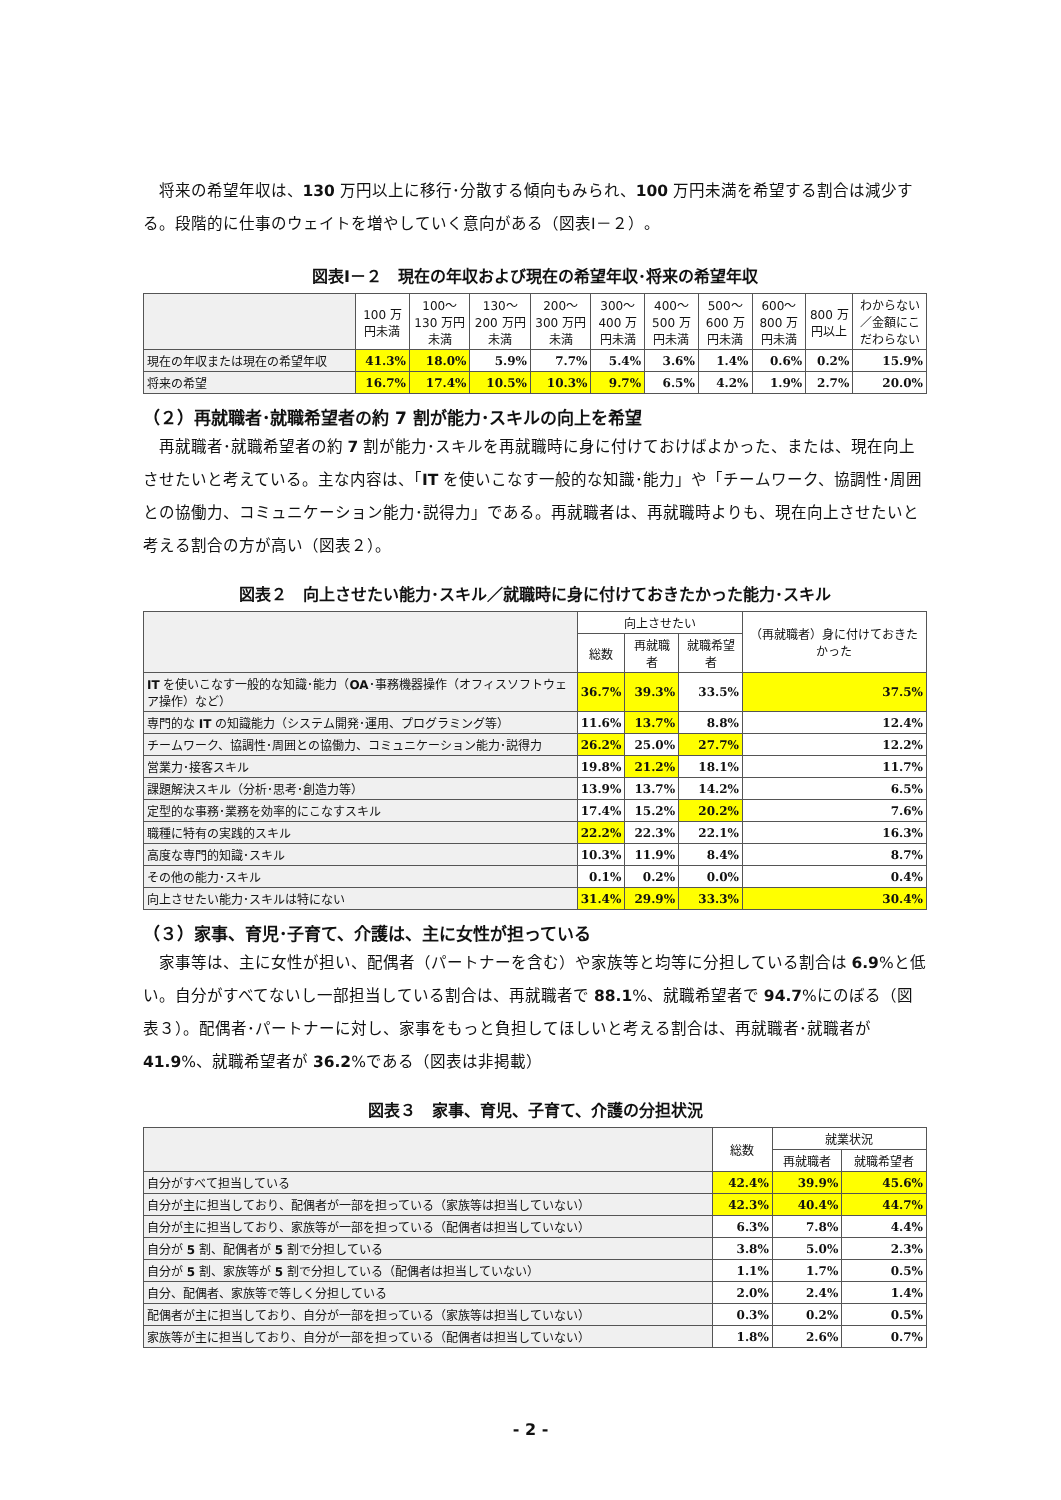将来の希望年収は、130 万円以上に移行･分散する傾向もみられ、100 万円未満を希望する割合は減少する。段階的に仕事のウェイトを増やしていく意向がある（図表Ⅰ－２）。
図表Ⅰ－２　現在の年収および現在の希望年収･将来の希望年収
| | 100 万円未満 | 100～130 万円未満 | 130～200 万円未満 | 200～300 万円未満 | 300～400 万円未満 | 400～500 万円未満 | 500～600 万円未満 | 600～800 万円未満 | 800 万円以上 | わからない／金額にこだわらない |
| --- | --- | --- | --- | --- | --- | --- | --- | --- | --- | --- |
| 現在の年収または現在の希望年収 | 41.3% | 18.0% | 5.9% | 7.7% | 5.4% | 3.6% | 1.4% | 0.6% | 0.2% | 15.9% |
| 将来の希望 | 16.7% | 17.4% | 10.5% | 10.3% | 9.7% | 6.5% | 4.2% | 1.9% | 2.7% | 20.0% |
（２）再就職者･就職希望者の約 7 割が能力･スキルの向上を希望
再就職者･就職希望者の約 7 割が能力･スキルを再就職時に身に付けておけばよかった、または、現在向上させたいと考えている。主な内容は、「IT を使いこなす一般的な知識･能力」や「チームワーク、協調性･周囲との協働力、コミュニケーション能力･説得力」である。再就職者は、再就職時よりも、現在向上させたいと考える割合の方が高い（図表２）。
図表２　向上させたい能力･スキル／就職時に身に付けておきたかった能力･スキル
| | 向上させたい | | | （再就職者）身に付けておきたかった |
| --- | --- | --- | --- | --- |
| | 総数 | 再就職者 | 就職希望者 | |
| IT を使いこなす一般的な知識･能力（ OA ･事務機器操作（オフィスソフトウェア操作）など） | 36.7% | 39.3% | 33.5% | 37.5% |
| 専門的な IT の知識能力（システム開発･運用、プログラミング等） | 11.6% | 13.7% | 8.8% | 12.4% |
| チームワーク、協調性･周囲との協働力、コミュニケーション能力･説得力 | 26.2% | 25.0% | 27.7% | 12.2% |
| 営業力･接客スキル | 19.8% | 21.2% | 18.1% | 11.7% |
| 課題解決スキル（分析･思考･創造力等） | 13.9% | 13.7% | 14.2% | 6.5% |
| 定型的な事務･業務を効率的にこなすスキル | 17.4% | 15.2% | 20.2% | 7.6% |
| 職種に特有の実践的スキル | 22.2% | 22.3% | 22.1% | 16.3% |
| 高度な専門的知識･スキル | 10.3% | 11.9% | 8.4% | 8.7% |
| その他の能力･スキル | 0.1% | 0.2% | 0.0% | 0.4% |
| 向上させたい能力･スキルは特にない | 31.4% | 29.9% | 33.3% | 30.4% |
（３）家事、育児･子育て、介護は、主に女性が担っている
家事等は、主に女性が担い、配偶者（パートナーを含む）や家族等と均等に分担している割合は 6.9%と低い。自分がすべてないし一部担当している割合は、再就職者で 88.1%、就職希望者で 94.7%にのぼる（図表３）。配偶者･パートナーに対し、家事をもっと負担してほしいと考える割合は、再就職者･就職者が 41.9%、就職希望者が 36.2%である（図表は非掲載）
図表３　家事、育児、子育て、介護の分担状況
| | 総数 | 就業状況 | |
| --- | --- | --- | --- |
| | | 再就職者 | 就職希望者 |
| 自分がすべて担当している | 42.4% | 39.9% | 45.6% |
| 自分が主に担当しており、配偶者が一部を担っている（家族等は担当していない） | 42.3% | 40.4% | 44.7% |
| 自分が主に担当しており、家族等が一部を担っている（配偶者は担当していない） | 6.3% | 7.8% | 4.4% |
| 自分が 5 割、配偶者が 5 割で分担している | 3.8% | 5.0% | 2.3% |
| 自分が 5 割、家族等が 5 割で分担している（配偶者は担当していない） | 1.1% | 1.7% | 0.5% |
| 自分、配偶者、家族等で等しく分担している | 2.0% | 2.4% | 1.4% |
| 配偶者が主に担当しており、自分が一部を担っている（家族等は担当していない） | 0.3% | 0.2% | 0.5% |
| 家族等が主に担当しており、自分が一部を担っている（配偶者は担当していない） | 1.8% | 2.6% | 0.7% |
- 2 -